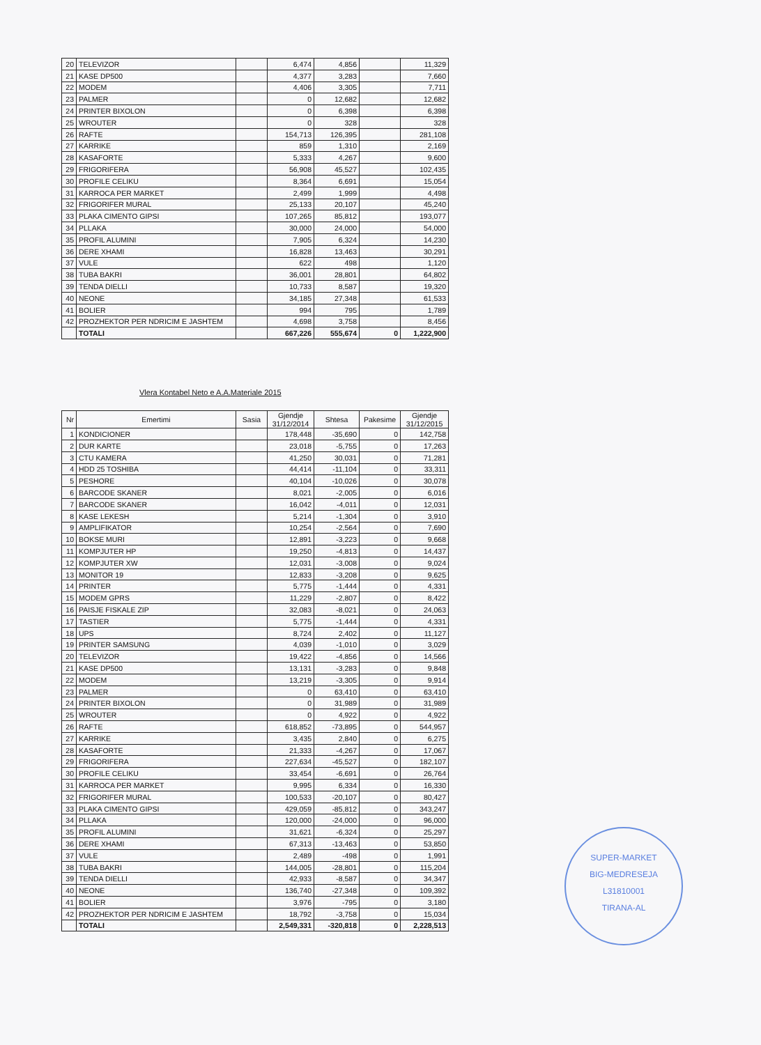| 20 | TELEVIZOR | | 6,474 | 4,856 | | 11,329 |
| 21 | KASE DP500 | | 4,377 | 3,283 | | 7,660 |
| 22 | MODEM | | 4,406 | 3,305 | | 7,711 |
| 23 | PALMER | | 0 | 12,682 | | 12,682 |
| 24 | PRINTER BIXOLON | | 0 | 6,398 | | 6,398 |
| 25 | WROUTER | | 0 | 328 | | 328 |
| 26 | RAFTE | | 154,713 | 126,395 | | 281,108 |
| 27 | KARRIKE | | 859 | 1,310 | | 2,169 |
| 28 | KASAFORTE | | 5,333 | 4,267 | | 9,600 |
| 29 | FRIGORIFERA | | 56,908 | 45,527 | | 102,435 |
| 30 | PROFILE CELIKU | | 8,364 | 6,691 | | 15,054 |
| 31 | KARROCA PER MARKET | | 2,499 | 1,999 | | 4,498 |
| 32 | FRIGORIFER MURAL | | 25,133 | 20,107 | | 45,240 |
| 33 | PLAKA CIMENTO GIPSI | | 107,265 | 85,812 | | 193,077 |
| 34 | PLLAKA | | 30,000 | 24,000 | | 54,000 |
| 35 | PROFIL ALUMINI | | 7,905 | 6,324 | | 14,230 |
| 36 | DERE XHAMI | | 16,828 | 13,463 | | 30,291 |
| 37 | VULE | | 622 | 498 | | 1,120 |
| 38 | TUBA BAKRI | | 36,001 | 28,801 | | 64,802 |
| 39 | TENDA DIELLI | | 10,733 | 8,587 | | 19,320 |
| 40 | NEONE | | 34,185 | 27,348 | | 61,533 |
| 41 | BOLIER | | 994 | 795 | | 1,789 |
| 42 | PROZHEKTOR PER NDRICIM E JASHTEM | | 4,698 | 3,758 | | 8,456 |
| | TOTALI | | 667,226 | 555,674 | 0 | 1,222,900 |
Vlera Kontabel Neto e A.A.Materiale 2015
| Nr | Emertimi | Sasia | Gjendje 31/12/2014 | Shtesa | Pakesime | Gjendje 31/12/2015 |
| --- | --- | --- | --- | --- | --- | --- |
| 1 | KONDICIONER | | 178,448 | -35,690 | 0 | 142,758 |
| 2 | DUR KARTE | | 23,018 | -5,755 | 0 | 17,263 |
| 3 | CTU KAMERA | | 41,250 | 30,031 | 0 | 71,281 |
| 4 | HDD 25 TOSHIBA | | 44,414 | -11,104 | 0 | 33,311 |
| 5 | PESHORE | | 40,104 | -10,026 | 0 | 30,078 |
| 6 | BARCODE SKANER | | 8,021 | -2,005 | 0 | 6,016 |
| 7 | BARCODE SKANER | | 16,042 | -4,011 | 0 | 12,031 |
| 8 | KASE LEKESH | | 5,214 | -1,304 | 0 | 3,910 |
| 9 | AMPLIFIKATOR | | 10,254 | -2,564 | 0 | 7,690 |
| 10 | BOKSE MURI | | 12,891 | -3,223 | 0 | 9,668 |
| 11 | KOMPJUTER HP | | 19,250 | -4,813 | 0 | 14,437 |
| 12 | KOMPJUTER XW | | 12,031 | -3,008 | 0 | 9,024 |
| 13 | MONITOR 19 | | 12,833 | -3,208 | 0 | 9,625 |
| 14 | PRINTER | | 5,775 | -1,444 | 0 | 4,331 |
| 15 | MODEM GPRS | | 11,229 | -2,807 | 0 | 8,422 |
| 16 | PAISJE FISKALE ZIP | | 32,083 | -8,021 | 0 | 24,063 |
| 17 | TASTIER | | 5,775 | -1,444 | 0 | 4,331 |
| 18 | UPS | | 8,724 | 2,402 | 0 | 11,127 |
| 19 | PRINTER SAMSUNG | | 4,039 | -1,010 | 0 | 3,029 |
| 20 | TELEVIZOR | | 19,422 | -4,856 | 0 | 14,566 |
| 21 | KASE DP500 | | 13,131 | -3,283 | 0 | 9,848 |
| 22 | MODEM | | 13,219 | -3,305 | 0 | 9,914 |
| 23 | PALMER | | 0 | 63,410 | 0 | 63,410 |
| 24 | PRINTER BIXOLON | | 0 | 31,989 | 0 | 31,989 |
| 25 | WROUTER | | 0 | 4,922 | 0 | 4,922 |
| 26 | RAFTE | | 618,852 | -73,895 | 0 | 544,957 |
| 27 | KARRIKE | | 3,435 | 2,840 | 0 | 6,275 |
| 28 | KASAFORTE | | 21,333 | -4,267 | 0 | 17,067 |
| 29 | FRIGORIFERA | | 227,634 | -45,527 | 0 | 182,107 |
| 30 | PROFILE CELIKU | | 33,454 | -6,691 | 0 | 26,764 |
| 31 | KARROCA PER MARKET | | 9,995 | 6,334 | 0 | 16,330 |
| 32 | FRIGORIFER MURAL | | 100,533 | -20,107 | 0 | 80,427 |
| 33 | PLAKA CIMENTO GIPSI | | 429,059 | -85,812 | 0 | 343,247 |
| 34 | PLLAKA | | 120,000 | -24,000 | 0 | 96,000 |
| 35 | PROFIL ALUMINI | | 31,621 | -6,324 | 0 | 25,297 |
| 36 | DERE XHAMI | | 67,313 | -13,463 | 0 | 53,850 |
| 37 | VULE | | 2,489 | -498 | 0 | 1,991 |
| 38 | TUBA BAKRI | | 144,005 | -28,801 | 0 | 115,204 |
| 39 | TENDA DIELLI | | 42,933 | -8,587 | 0 | 34,347 |
| 40 | NEONE | | 136,740 | -27,348 | 0 | 109,392 |
| 41 | BOLIER | | 3,976 | -795 | 0 | 3,180 |
| 42 | PROZHEKTOR PER NDRICIM E JASHTEM | | 18,792 | -3,758 | 0 | 15,034 |
| | TOTALI | | 2,549,331 | -320,818 | 0 | 2,228,513 |
SUPER-MARKET
BIG-MEDRESEJA
L31810001
TIRANA-AL